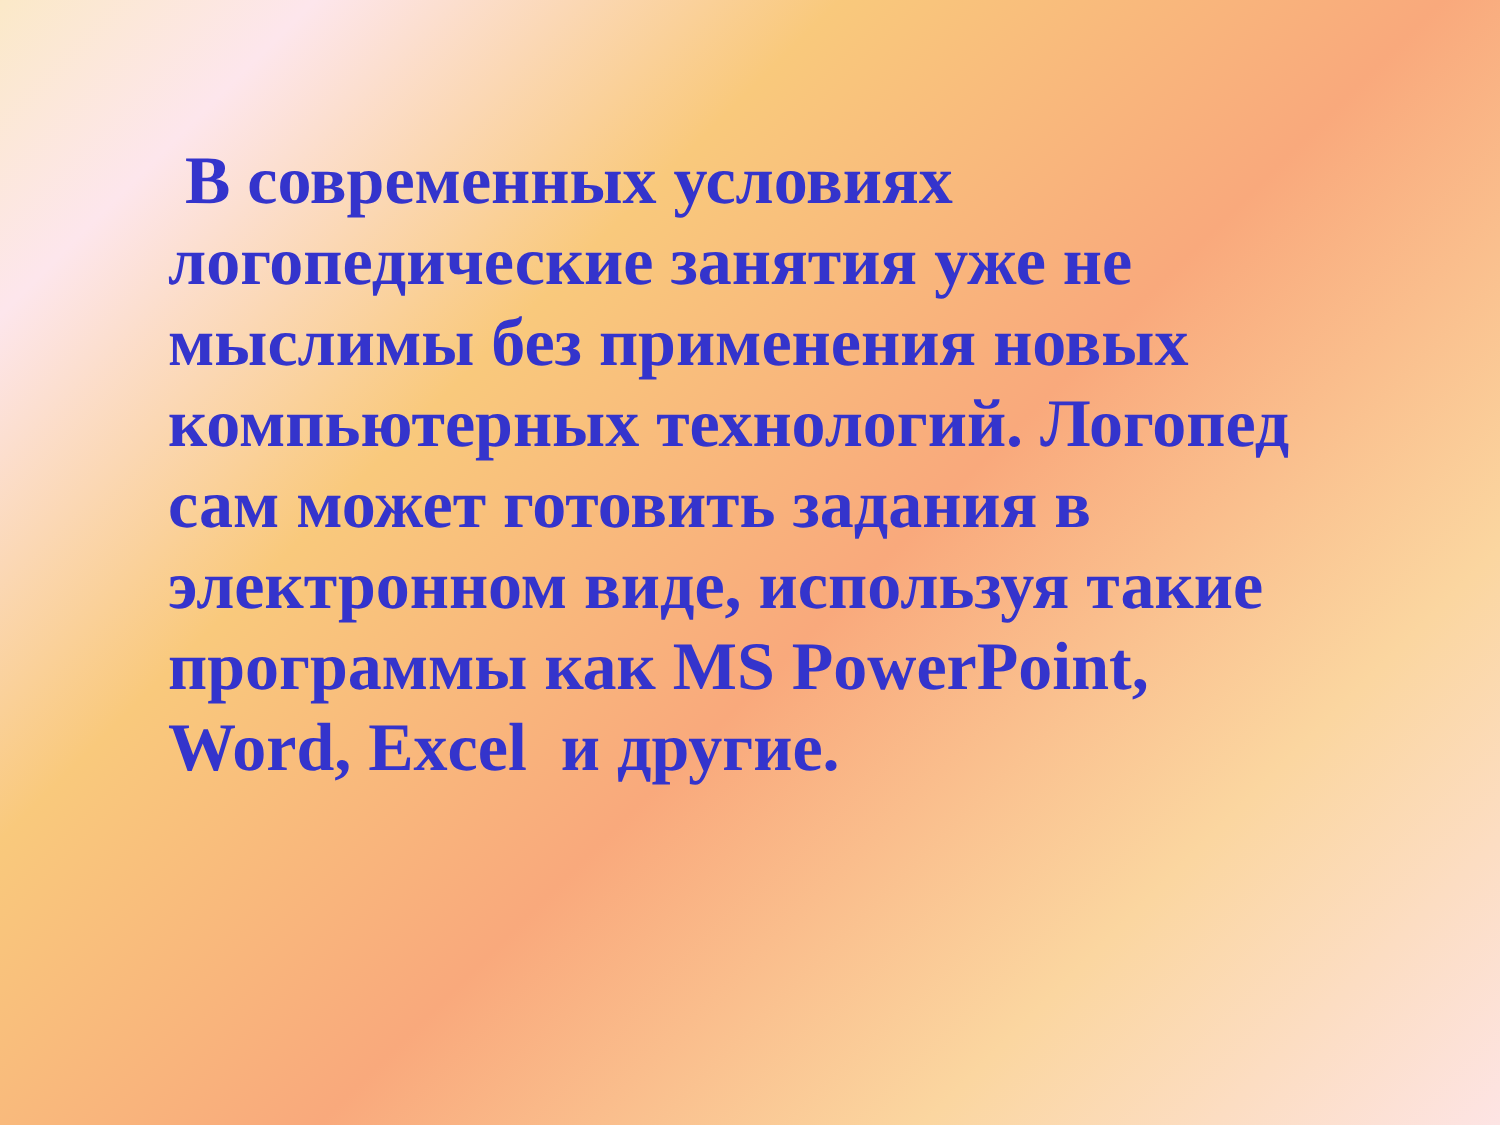В современных условиях
логопедические занятия уже не
мыслимы без применения новых
компьютерных технологий. Логопед
сам может готовить задания в
электронном виде, используя такие
программы как MS PowerPoint,
Word, Excel и другие.